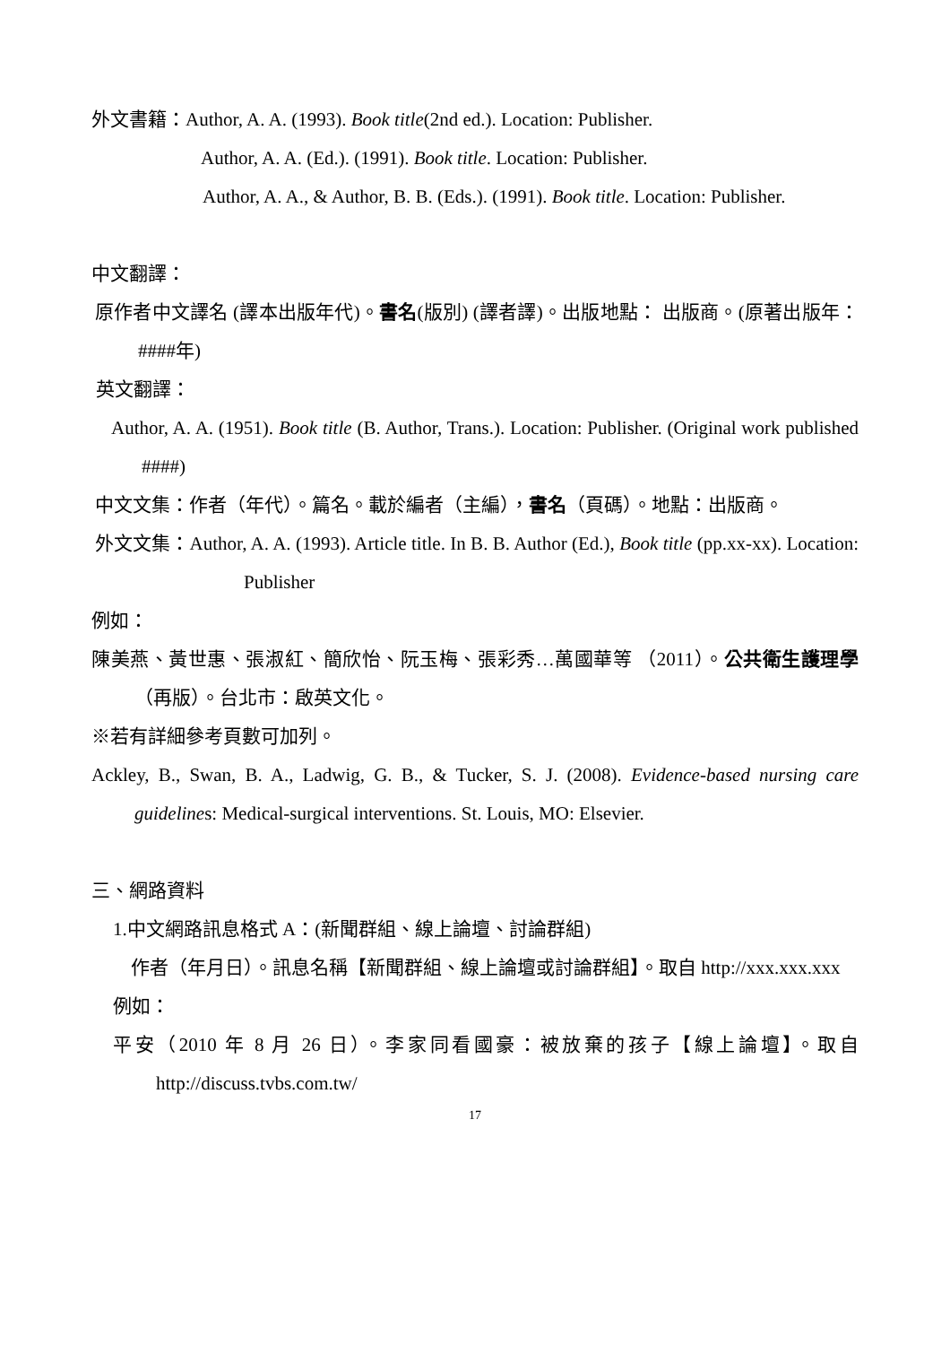外文書籍：Author, A. A. (1993). Book title(2nd ed.). Location: Publisher.
Author, A. A. (Ed.). (1991). Book title. Location: Publisher.
Author, A. A., & Author, B. B. (Eds.). (1991). Book title. Location: Publisher.
中文翻譯：
原作者中文譯名 (譯本出版年代)。書名(版別) (譯者譯)。出版地點： 出版商。(原著出版年：####年)
英文翻譯：
Author, A. A. (1951). Book title (B. Author, Trans.). Location: Publisher. (Original work published ####)
中文文集：作者（年代）。篇名。載於編者（主編），書名（頁碼）。地點：出版商。
外文文集：Author, A. A. (1993). Article title. In B. B. Author (Ed.), Book title (pp.xx-xx). Location: Publisher
例如：
陳美燕、黃世惠、張淑紅、簡欣怡、阮玉梅、張彩秀…萬國華等 （2011）。公共衛生護理學 （再版）。台北市：啟英文化。
※若有詳細參考頁數可加列。
Ackley, B., Swan, B. A., Ladwig, G. B., & Tucker, S. J. (2008). Evidence-based nursing care guidelines: Medical-surgical interventions. St. Louis, MO: Elsevier.
三、網路資料
1.中文網路訊息格式 A：(新聞群組、線上論壇、討論群組)
作者（年月日）。訊息名稱【新聞群組、線上論壇或討論群組】。取自 http://xxx.xxx.xxx
例如：
平安（2010 年 8 月 26 日）。李家同看國豪：被放棄的孩子【線上論壇】。取自 http://discuss.tvbs.com.tw/
17